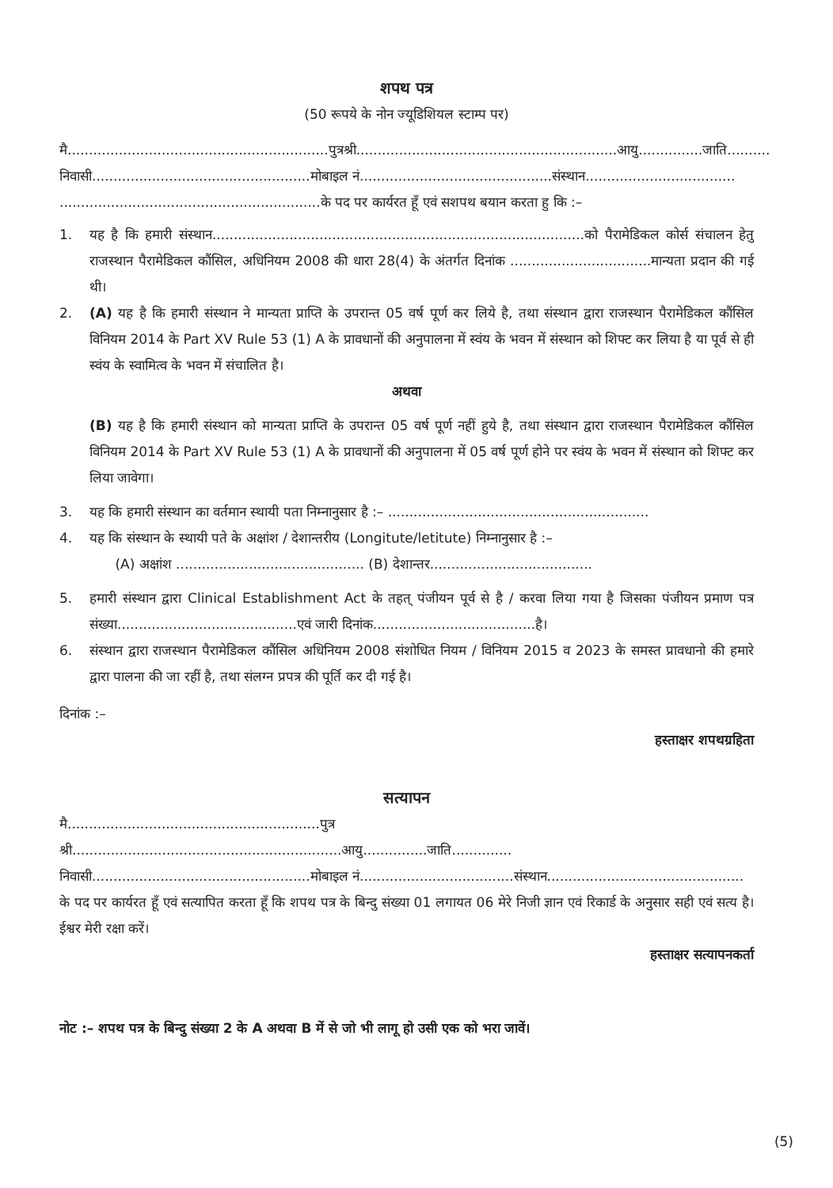शपथ पत्र
(50 रूपये के नोन ज्यूडिशियल स्टाम्प पर)
मै.............................................................पुत्रश्री.............................................................आयु...............जाति..........
निवासी...................................................मोबाइल नं.............................................संस्थान...................................
.............................................................के पद पर कार्यरत हूँ एवं सशपथ बयान करता हु कि :–
1. यह है कि हमारी संस्थान.......................................................................................को पैरामेडिकल कोर्स संचालन हेतु राजस्थान पैरामेडिकल कौंसिल, अधिनियम 2008 की धारा 28(4) के अंतर्गत दिनांक .................................मान्यता प्रदान की गई थी।
2. (A) यह है कि हमारी संस्थान ने मान्यता प्राप्ति के उपरान्त 05 वर्ष पूर्ण कर लिये है, तथा संस्थान द्वारा राजस्थान पैरामेडिकल कौंसिल विनियम 2014 के Part XV Rule 53 (1) A के प्रावधानों की अनुपालना में स्वंय के भवन में संस्थान को शिफ्ट कर लिया है या पूर्व से ही स्वंय के स्वामित्व के भवन में संचालित है।
अथवा
(B) यह है कि हमारी संस्थान को मान्यता प्राप्ति के उपरान्त 05 वर्ष पूर्ण नहीं हुये है, तथा संस्थान द्वारा राजस्थान पैरामेडिकल कौंसिल विनियम 2014 के Part XV Rule 53 (1) A के प्रावधानों की अनुपालना में 05 वर्ष पूर्ण होने पर स्वंय के भवन में संस्थान को शिफ्ट कर लिया जावेगा।
3. यह कि हमारी संस्थान का वर्तमान स्थायी पता निम्नानुसार है :– .............................................................
4. यह कि संस्थान के स्थायी पते के अक्षांश / देशान्तरीय (Longitute/letitute) निम्नानुसार है :–
(A) अक्षांश ............................................ (B) देशान्तर......................................
5. हमारी संस्थान द्वारा Clinical Establishment Act के तहत् पंजीयन पूर्व से है / करवा लिया गया है जिसका पंजीयन प्रमाण पत्र संख्या..........................................एवं जारी दिनांक......................................है।
6. संस्थान द्वारा राजस्थान पैरामेडिकल कौंसिल अधिनियम 2008 संशोधित नियम / विनियम 2015 व 2023 के समस्त प्रावधानो की हमारे द्वारा पालना की जा रहीं है, तथा संलग्न प्रपत्र की पूर्ति कर दी गई है।
दिनांक :–
हस्ताक्षर शपथग्रहिता
सत्यापन
मै...........................................................पुत्र श्री...............................................................आयु...............जाति..............
निवासी...................................................मोबाइल नं....................................संस्थान..............................................
के पद पर कार्यरत हूँ एवं सत्यापित करता हूँ कि शपथ पत्र के बिन्दु संख्या 01 लगायत 06 मेरे निजी ज्ञान एवं रिकार्ड के अनुसार सही एवं सत्य है। ईश्वर मेरी रक्षा करें।
हस्ताक्षर सत्यापनकर्ता
नोट :– शपथ पत्र के बिन्दु संख्या 2 के A अथवा B में से जो भी लागू हो उसी एक को भरा जावें।
(5)